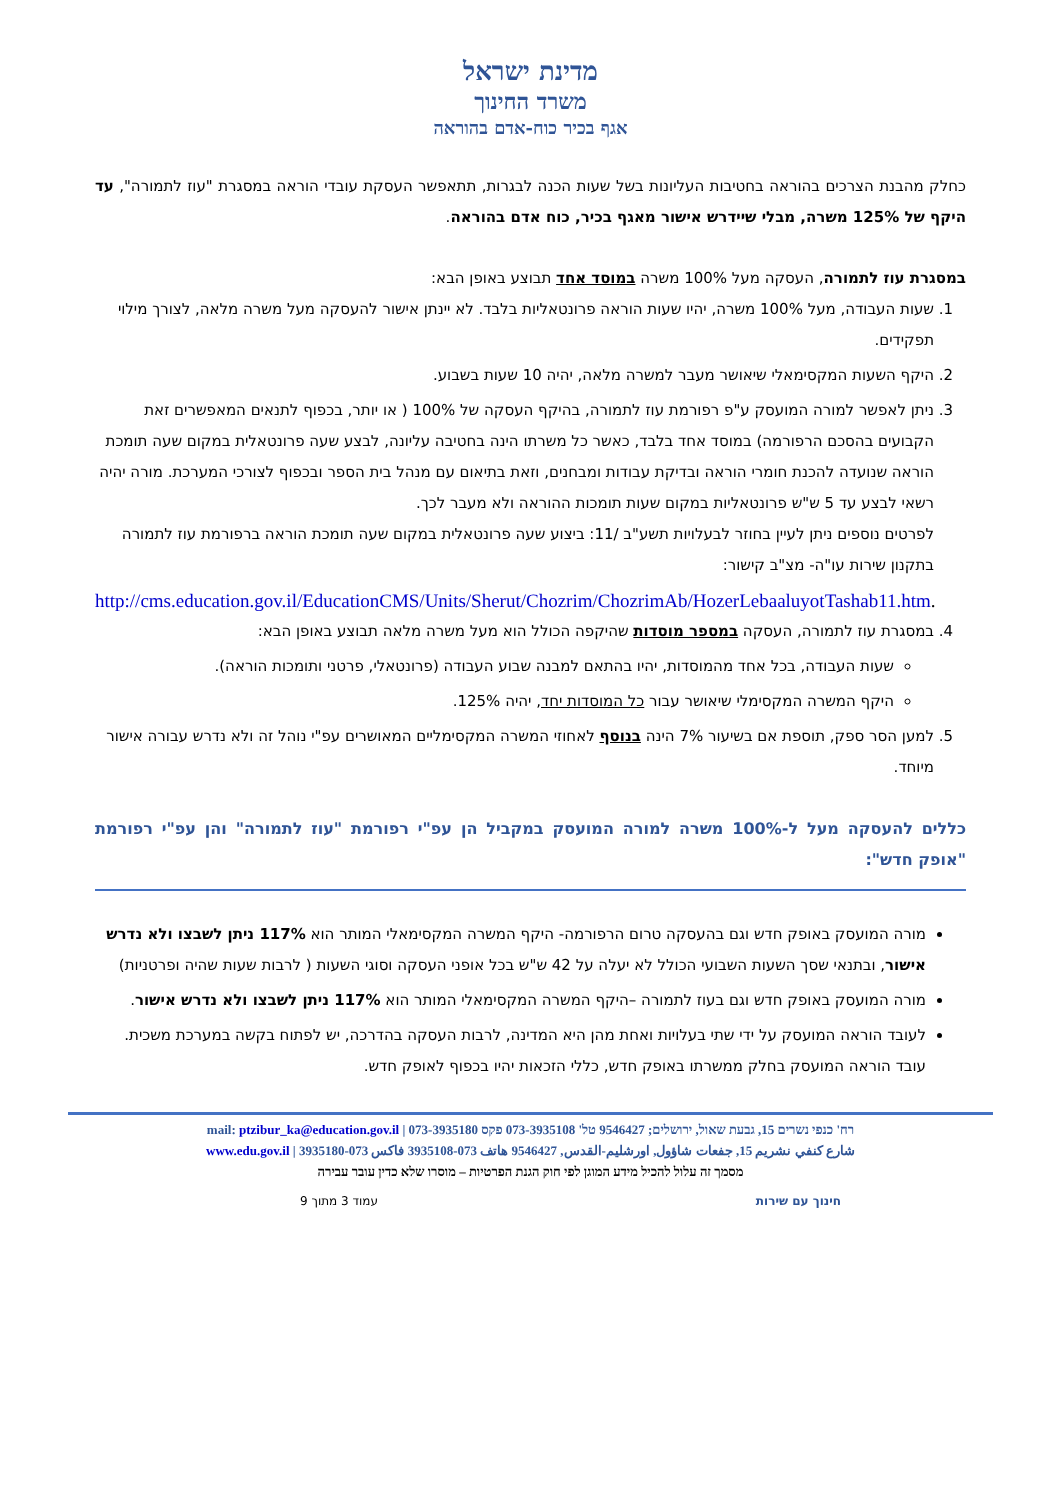מדינת ישראל
משרד החינוך
אגף בכיר כוח-אדם בהוראה
כחלק מהבנת הצרכים בהוראה בחטיבות העליונות בשל שעות הכנה לבגרות, תתאפשר העסקת עובדי הוראה במסגרת "עוז לתמורה", עד היקף של 125% משרה, מבלי שיידרש אישור מאגף בכיר, כוח אדם בהוראה.
במסגרת עוז לתמורה, העסקה מעל 100% משרה במוסד אחד תבוצע באופן הבא:
1. שעות העבודה, מעל 100% משרה, יהיו שעות הוראה פרונטאליות בלבד. לא יינתן אישור להעסקה מעל משרה מלאה, לצורך מילוי תפקידים.
2. היקף השעות המקסימאלי שיאושר מעבר למשרה מלאה, יהיה 10 שעות בשבוע.
3. ניתן לאפשר למורה המועסק ע"פ רפורמת עוז לתמורה, בהיקף העסקה של 100% ( או יותר, בכפוף לתנאים המאפשרים זאת הקבועים בהסכם הרפורמה) במוסד אחד בלבד, כאשר כל משרתו הינה בחטיבה עליונה, לבצע שעה פרונטאלית במקום שעה תומכת הוראה שנועדה להכנת חומרי הוראה ובדיקת עבודות ומבחנים, וזאת בתיאום עם מנהל בית הספר ובכפוף לצורכי המערכת. מורה יהיה רשאי לבצע עד 5 ש"ש פרונטאליות במקום שעות תומכות ההוראה ולא מעבר לכך.
לפרטים נוספים ניתן לעיין בחוזר לבעלויות תשע"ב /11: ביצוע שעה פרונטאלית במקום שעה תומכת הוראה ברפורמת עוז לתמורה בתקנון שירות עו"ה- מצ"ב קישור:
http://cms.education.gov.il/EducationCMS/Units/Sherut/Chozrim/ChozrimAb/HozerLebaaluyotTashab11.htm.
4. במסגרת עוז לתמורה, העסקה במספר מוסדות שהיקפה הכולל הוא מעל משרה מלאה תבוצע באופן הבא:
שעות העבודה, בכל אחד מהמוסדות, יהיו בהתאם למבנה שבוע העבודה (פרונטאלי, פרטני ותומכות הוראה).
היקף המשרה המקסימלי שיאושר עבור כל המוסדות יחד, יהיה 125%.
5. למען הסר ספק, תוספת אם בשיעור 7% הינה בנוסף לאחוזי המשרה המקסימליים המאושרים עפ"י נוהל זה ולא נדרש עבורה אישור מיוחד.
כללים להעסקה מעל ל-100% משרה למורה המועסק במקביל הן עפ"י רפורמת "עוז לתמורה" והן עפ"י רפורמת "אופק חדש":
מורה המועסק באופק חדש וגם בהעסקה טרום הרפורמה- היקף המשרה המקסימאלי המותר הוא 117% ניתן לשבצו ולא נדרש אישור, ובתנאי שסך השעות השבועי הכולל לא יעלה על 42 ש"ש בכל אופני העסקה וסוגי השעות ( לרבות שעות שהיה ופרטניות)
מורה המועסק באופק חדש וגם בעוז לתמורה –היקף המשרה המקסימאלי המותר הוא 117% ניתן לשבצו ולא נדרש אישור.
לעובד הוראה המועסק על ידי שתי בעלויות ואחת מהן היא המדינה, לרבות העסקה בהדרכה, יש לפתוח בקשה במערכת משכית. עובד הוראה המועסק בחלק ממשרתו באופק חדש, כללי הזכאות יהיו בכפוף לאופק חדש.
רח' כנפי נשרים 15, גבעת שאול, ירושלים; 9546427 טל' 073-3935108 פקס 073-3935180 | mail: ptzibur_ka@education.gov.il
شارع كنفي نشريم 15, جفعات شاؤول, اورشليم-القدس, 9546427 هاتف 073-3935108 فاكس 073-3935180 | www.edu.gov.il
מסמך זה עלול להכיל מידע המוגן לפי חוק הגנת הפרטיות – מוסרו שלא כדין עובר עבירה
חינוך עם שירות עמוד 3 מתוך 9